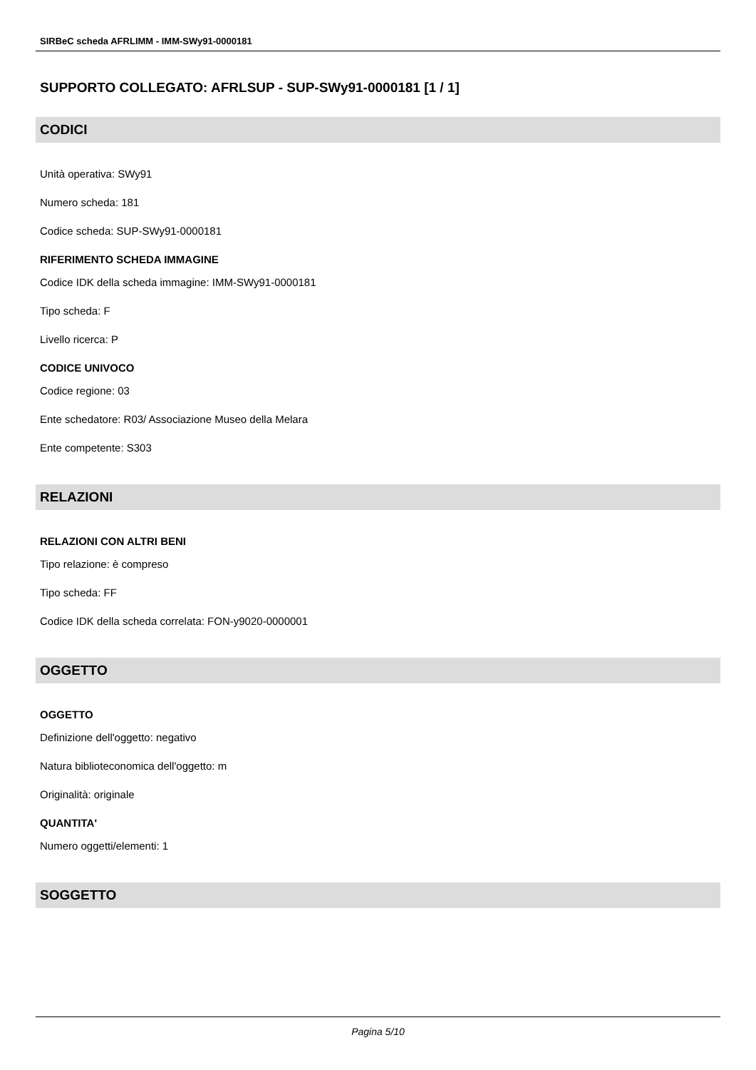SIRBeC scheda AFRLIMM - IMM-SWy91-0000181
SUPPORTO COLLEGATO: AFRLSUP - SUP-SWy91-0000181 [1 / 1]
CODICI
Unità operativa: SWy91
Numero scheda: 181
Codice scheda: SUP-SWy91-0000181
RIFERIMENTO SCHEDA IMMAGINE
Codice IDK della scheda immagine: IMM-SWy91-0000181
Tipo scheda: F
Livello ricerca: P
CODICE UNIVOCO
Codice regione: 03
Ente schedatore: R03/ Associazione Museo della Melara
Ente competente: S303
RELAZIONI
RELAZIONI CON ALTRI BENI
Tipo relazione: è compreso
Tipo scheda: FF
Codice IDK della scheda correlata: FON-y9020-0000001
OGGETTO
OGGETTO
Definizione dell'oggetto: negativo
Natura biblioteconomica dell'oggetto: m
Originalità: originale
QUANTITA'
Numero oggetti/elementi: 1
SOGGETTO
Pagina 5/10